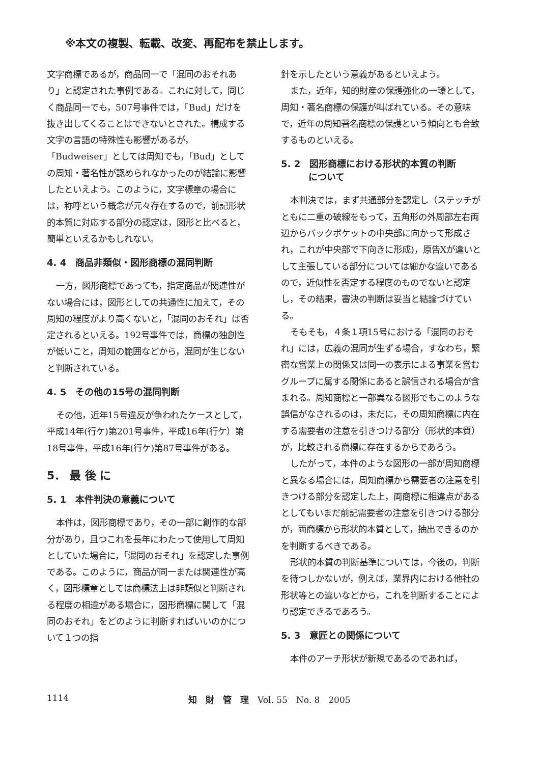※本文の複製、転載、改変、再配布を禁止します。
文字商標であるが，商品同一で「混同のおそれあり」と認定された事例である。これに対して，同じく商品同一でも，507号事件では，「Bud」だけを抜き出してくることはできないとされた。構成する文字の言語の特殊性も影響があるが，「Budweiser」としては周知でも，「Bud」としての周知・著名性が認められなかったのが結論に影響したといえよう。このように，文字標章の場合には，称呼という概念が元々存在するので，前記形状的本質に対応する部分の認定は，図形と比べると，簡単といえるかもしれない。
4. 4　商品非類似・図形商標の混同判断
一方，図形商標であっても，指定商品が関連性がない場合には，図形としての共通性に加えて，その周知の程度がより高くないと，「混同のおそれ」は否定されるといえる。192号事件では，商標の独創性が低いこと，周知の範囲などから，混同が生じないと判断されている。
4. 5　その他の15号の混同判断
その他，近年15号違反が争われたケースとして，平成14年(行ケ)第201号事件，平成16年(行ケ）第18号事件，平成16年(行ケ)第87号事件がある。
5． 最 後 に
5. 1　本件判決の意義について
本件は，図形商標であり，その一部に創作的な部分があり，且つこれを長年にわたって使用して周知としていた場合に，「混同のおそれ」を認定した事例である。このように，商品が同一または関連性が高く，図形標章としては商標法上は非類似と判断される程度の相違がある場合に，図形商標に関して「混同のおそれ」をどのように判断すればいいのかについて１つの指
針を示したという意義があるといえよう。
また，近年，知的財産の保護強化の一環として，周知・著名商標の保護が叫ばれている。その意味で，近年の周知著名商標の保護という傾向とも合致するものといえる。
5. 2　図形商標における形状的本質の判断
　　　について
本判決では，まず共通部分を認定し（ステッチがともに二重の破線をもって，五角形の外周部左右両辺からバックポケットの中央部に向かって形成され，これが中央部で下向きに形成)，原告Xが違いとして主張している部分については細かな違いであるので，近似性を否定する程度のものでないと認定し，その結果，審決の判断は妥当と結論づけている。
そもそも，４条１項15号における「混同のおそれ」には，広義の混同が生ずる場合，すなわち，緊密な営業上の関係又は同一の表示による事業を営むグループに属する関係にあると誤信される場合が含まれる。周知商標と一部異なる図形でもこのような誤信がなされるのは，未だに，その周知商標に内在する需要者の注意を引きつける部分（形状的本質）が，比較される商標に存在するからであろう。
したがって，本件のような図形の一部が周知商標と異なる場合には，周知商標から需要者の注意を引きつける部分を認定した上，両商標に相違点があるとしてもいまだ前記需要者の注意を引きつける部分が，両商標から形状的本質として，抽出できるのかを判断するべきである。
形状的本質の判断基準については，今後の，判断を待つしかないが，例えば，業界内における他社の形状等との違いなどから，これを判断することにより認定できるであろう。
5. 3　意匠との関係について
本件のアーチ形状が新規であるのであれば，
1114 知　財　管　理　Vol. 55　No. 8　2005